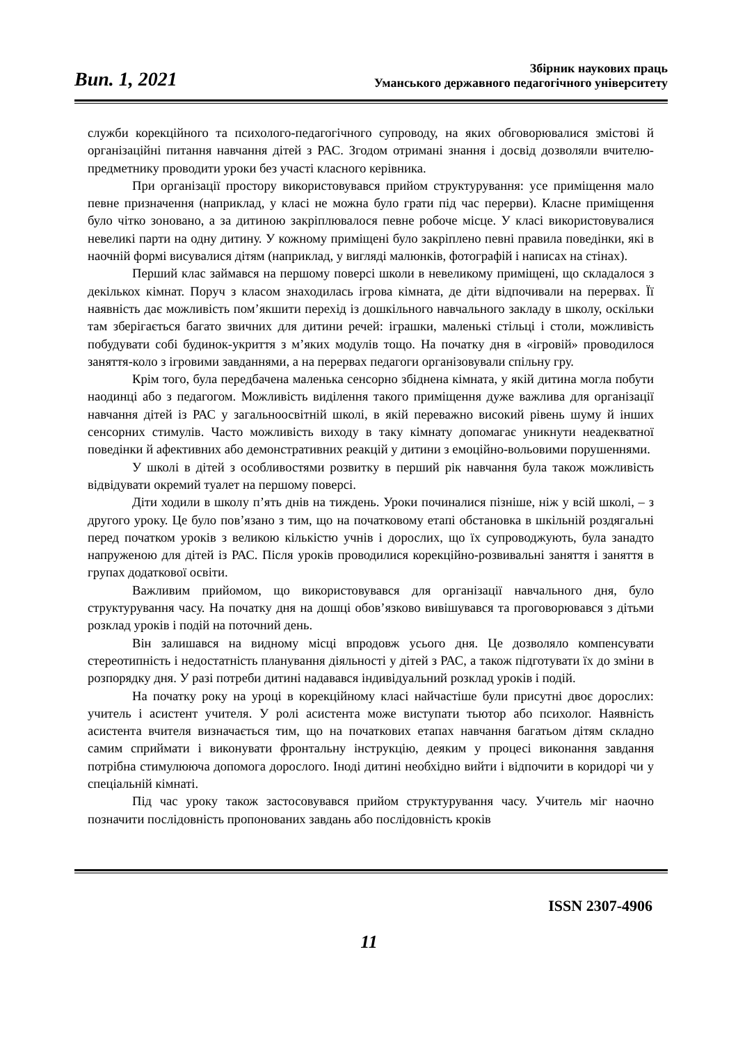Вип. 1, 2021
Збірник наукових праць
Уманського державного педагогічного університету
служби корекційного та психолого-педагогічного супроводу, на яких обговорювалися змістові й організаційні питання навчання дітей з РАС. Згодом отримані знання і досвід дозволяли вчителю-предметнику проводити уроки без участі класного керівника.
При організації простору використовувався прийом структурування: усе приміщення мало певне призначення (наприклад, у класі не можна було грати під час перерви). Класне приміщення було чітко зоновано, а за дитиною закріплювалося певне робоче місце. У класі використовувалися невеликі парти на одну дитину. У кожному приміщені було закріплено певні правила поведінки, які в наочній формі висувалися дітям (наприклад, у вигляді малюнків, фотографій і написах на стінах).
Перший клас займався на першому поверсі школи в невеликому приміщені, що складалося з декількох кімнат. Поруч з класом знаходилась ігрова кімната, де діти відпочивали на перервах. Її наявність дає можливість пом’якшити перехід із дошкільного навчального закладу в школу, оскільки там зберігається багато звичних для дитини речей: іграшки, маленькі стільці і столи, можливість побудувати собі будинок-укриття з м’яких модулів тощо. На початку дня в «ігровій» проводилося заняття-коло з ігровими завданнями, а на перервах педагоги організовували спільну гру.
Крім того, була передбачена маленька сенсорно збіднена кімната, у якій дитина могла побути наодинці або з педагогом. Можливість виділення такого приміщення дуже важлива для організації навчання дітей із РАС у загальноосвітній школі, в якій переважно високий рівень шуму й інших сенсорних стимулів. Часто можливість виходу в таку кімнату допомагає уникнути неадекватної поведінки й афективних або демонстративних реакцій у дитини з емоційно-вольовими порушеннями.
У школі в дітей з особливостями розвитку в перший рік навчання була також можливість відвідувати окремий туалет на першому поверсі.
Діти ходили в школу п’ять днів на тиждень. Уроки починалися пізніше, ніж у всій школі, – з другого уроку. Це було пов’язано з тим, що на початковому етапі обстановка в шкільній роздягальні перед початком уроків з великою кількістю учнів і дорослих, що їх супроводжують, була занадто напруженою для дітей із РАС. Після уроків проводилися корекційно-розвивальні заняття і заняття в групах додаткової освіти.
Важливим прийомом, що використовувався для організації навчального дня, було структурування часу. На початку дня на дошці обов’язково вивішувався та проговорювався з дітьми розклад уроків і подій на поточний день.
Він залишався на видному місці впродовж усього дня. Це дозволяло компенсувати стереотипність і недостатність планування діяльності у дітей з РАС, а також підготувати їх до зміни в розпорядку дня. У разі потреби дитині надавався індивідуальний розклад уроків і подій.
На початку року на уроці в корекційному класі найчастіше були присутні двоє дорослих: учитель і асистент учителя. У ролі асистента може виступати тьютор або психолог. Наявність асистента вчителя визначається тим, що на початкових етапах навчання багатьом дітям складно самим сприймати і виконувати фронтальну інструкцію, деяким у процесі виконання завдання потрібна стимулююча допомога дорослого. Іноді дитині необхідно вийти і відпочити в коридорі чи у спеціальній кімнаті.
Під час уроку також застосовувався прийом структурування часу. Учитель міг наочно позначити послідовність пропонованих завдань або послідовність кроків
ISSN 2307-4906
11